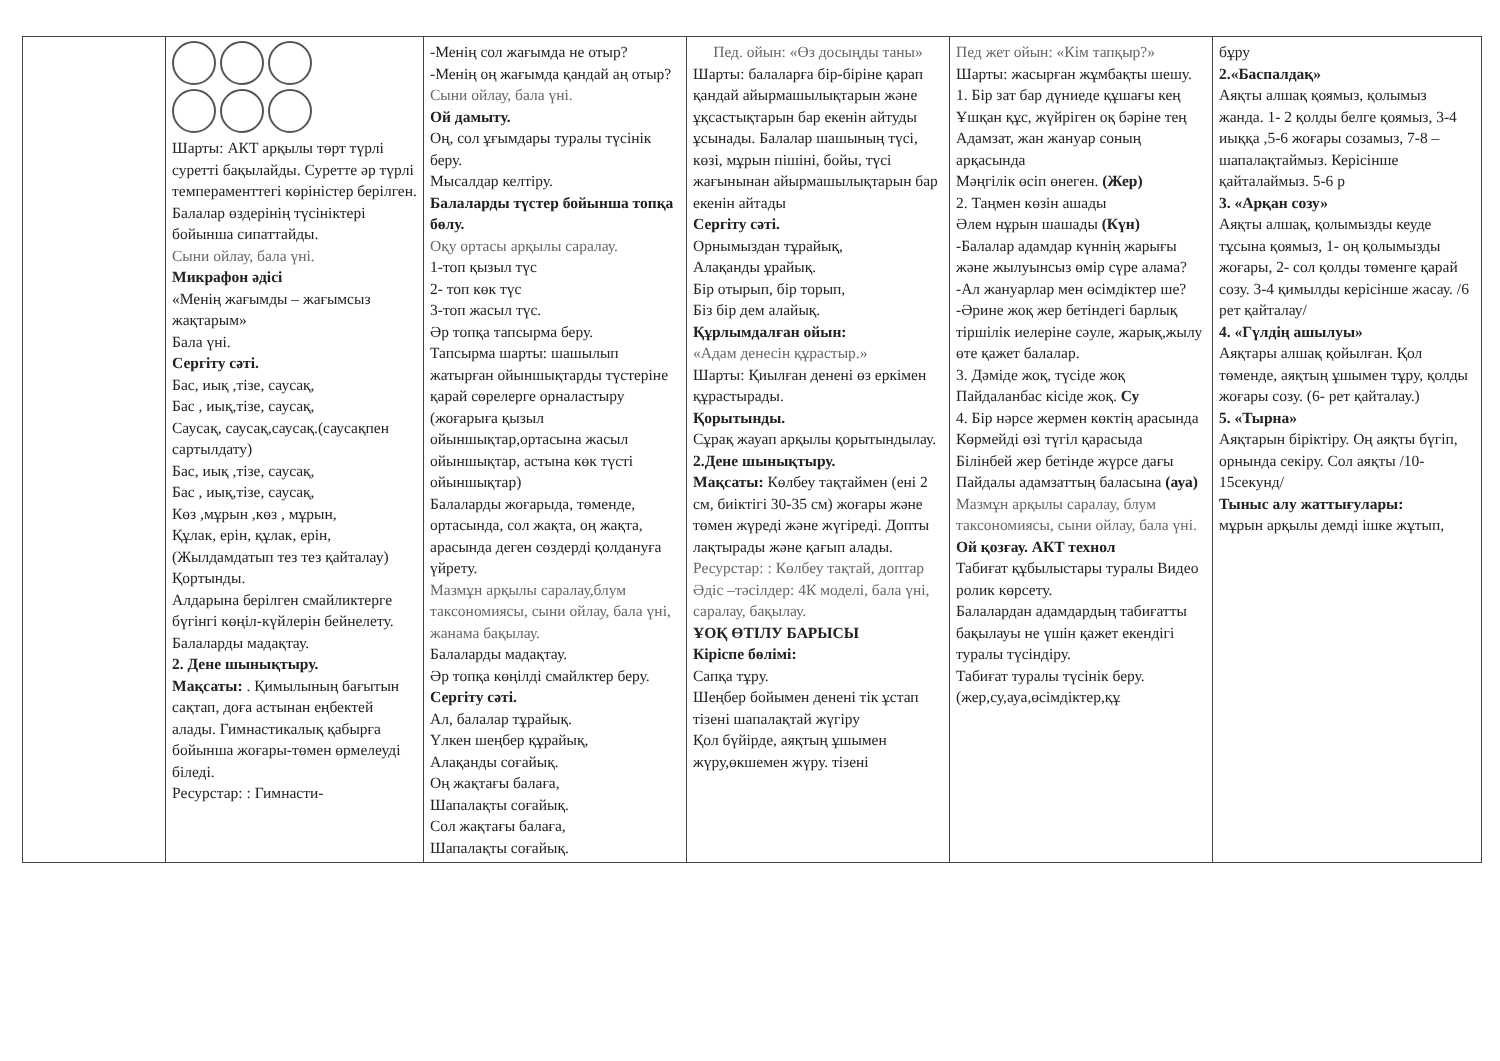| | Шарты: АКТ арқылы төрт түрлі суретті бақылайды. Суретте әр түрлі темпераменттегі көріністер берілген. Балалар өздерінің түсініктері бойынша сипаттайды. Сыни ойлау, бала үні. Микрафон әдісі «Менің жағымды – жағымсыз жақтарым» Бала үні. Сергіту сәті. Бас, иық ,тізе, саусақ, Бас , иық,тізе, саусақ, Саусақ, саусақ,саусақ.(саусақпен сартылдату) Бас, иық ,тізе, саусақ, Бас , иық,тізе, саусақ, Көз ,мұрын ,көз , мұрын, Құлак, ерін, құлак, ерін,(Жылдамдатып тез тез қайталау) Қортынды. Алдарына берілген смайликтерге бүгінгі көңіл-күйлерін бейнелету. Балаларды мадақтау. 2. Дене шынықтыру. Мақсаты: . Қимылының бағытын сақтап, доға астынан еңбектей алады. Гимнастикалық қабырға бойынша жоғары-төмен өрмелеуді біледі. Ресурстар: : Гимнасти- | -Менің сол жағымда не отыр? -Менің оң жағымда қандай аң отыр? Сыни ойлау, бала үні. Ой дамыту. Оң, сол ұғымдары туралы түсінік беру. Мысалдар келтіру. Балаларды түстер бойынша топқа бөлу. Оқу ортасы арқылы саралау. 1-топ қызыл түс 2- топ көк түс 3-топ жасыл түс. Әр топқа тапсырма беру. Тапсырма шарты: шашылып жатырған ойыншықтарды түстеріне қарай сөрелерге орналастыру (жоғарыға қызыл ойыншықтар,ортасына жасыл ойыншықтар, астына көк түсті ойыншықтар) Балаларды жоғарыда, төменде, ортасында, сол жақта, оң жақта, арасында деген сөздерді қолдануға үйрету. Мазмұн арқылы саралау,блум таксономиясы, сыни ойлау, бала үні, жанама бақылау. Балаларды мадақтау. Әр топқа көңілді смайлктер беру. Сергіту сәті. Ал, балалар тұрайық. Үлкен шеңбер құрайық, Алақанды соғайық. Оң жақтағы балаға, Шапалақты соғайық. Сол жақтағы балаға, Шапалақты соғайық. | Пед. ойын: «Өз досыңды таны» Шарты: балаларға бір-біріне қарап қандай айырмашылықтарын және ұқсастықтарын бар екенін айтуды ұсынады. Балалар шашының түсі, көзі, мұрын пішіні, бойы, түсі жағынынан айырмашылықтарын бар екенін айтады Сергіту сәті. Орнымыздан тұрайық, Алақанды ұрайық. Бір отырып, бір торып, Біз бір дем алайық. Құрлымдалған ойын: «Адам денесін құрастыр.» Шарты: Қиылған денені өз еркімен құрастырады. Қорытынды. Сұрақ жауап арқылы қорытындылау. 2.Дене шынықтыру. Мақсаты: Көлбеу тақтаймен (ені 2 см, биіктігі 30-35 см) жоғары және төмен жүреді және жүгіреді. Допты лақтырады және қағып алады. Ресурстар: : Көлбеу тақтай, доптар Әдіс –тәсілдер: 4К моделі, бала үні, саралау, бақылау. ҰОҚ ӨТІЛУ БАРЫСЫ Кіріспе бөлімі: Сапқа тұру. Шеңбер бойымен денені тік ұстап тізені шапалақтай жүгіру Қол бүйірде, аяқтың ұшымен жүру,өкшемен жүру. тізені | Пед жет ойын: «Кім тапқыр?» Шарты: жасырған жұмбақты шешу. 1. Бір зат бар дүниеде құшағы кең Ұшқан құс, жүйріген оқ бәріне тең Адамзат, жан жануар соның арқасында Мәңгілік өсіп өнеген. (Жер) 2. Таңмен көзін ашады Әлем нұрын шашады (Күн) -Балалар адамдар күннің жарығы және жылуынсыз өмір сүре алама? -Ал жануарлар мен өсімдіктер ше? -Әрине жоқ жер бетіндегі барлық тіршілік иелеріне сәуле, жарық,жылу өте қажет балалар. 3. Дәміде жоқ, түсіде жоқ Пайдаланбас кісіде жоқ. Су 4. Бір нәрсе жермен көктің арасында Көрмейді өзі түгіл қарасыда Білінбей жер бетінде жүрсе дағы Пайдалы адамзаттың баласына (ауа) Мазмұн арқылы саралау, блум таксономиясы, сыни ойлау, бала үні. Ой қозғау. АКТ технол Табиғат құбылыстары туралы Видео ролик көрсету. Балалардан адамдардың табиғатты бақылауы не үшін қажет екендігі туралы түсіндіру. Табиғат туралы түсінік беру.(жер,су,ауа,өсімдіктер,құ | бұру 2.«Баспалдақ» Аяқты алшақ қоямыз, қолымыз жанда. 1- 2 қолды белге қоямыз, 3-4 иыққа ,5-6 жоғары созамыз, 7-8 – шапалақтаймыз. Керісінше қайталаймыз. 5-6 р 3. «Арқан созу» Аяқты алшақ, қолымызды кеуде тұсына қоямыз, 1- оң қолымызды жоғары, 2- сол қолды төменге қарай созу. 3-4 қимылды керісінше жасау. /6 рет қайталау/ 4. «Гүлдің ашылуы» Аяқтары алшақ қойылған. Қол төменде, аяқтың ұшымен тұру, қолды жоғары созу. (6- рет қайталау.) 5. «Тырна» Аяқтарын біріктіру. Оң аяқты бүгіп, орнында секіру. Сол аяқты /10-15секунд/ Тыныс алу жаттығулары: мұрын арқылы демді ішке жұтып, |